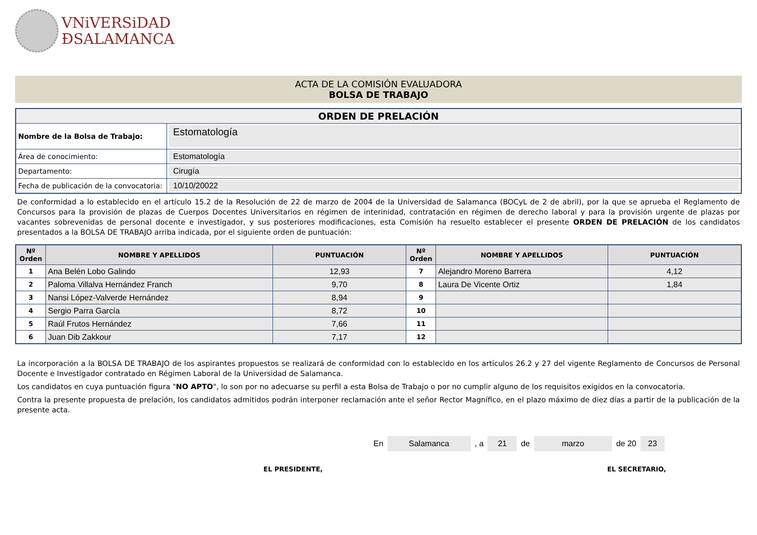VNiVERSiDAD
ÐSALAMANCA
ACTA DE LA COMISIÓN EVALUADORA
BOLSA DE TRABAJO
| ORDEN DE PRELACIÓN | |
| Nombre de la Bolsa de Trabajo: | Estomatología |
| Área de conocimiento: | Estomatología |
| Departamento: | Cirugía |
| Fecha de publicación de la convocatoria: | 10/10/20022 |
De conformidad a lo establecido en el artículo 15.2 de la Resolución de 22 de marzo de 2004 de la Universidad de Salamanca (BOCyL de 2 de abril), por la que se aprueba el Reglamento de Concursos para la provisión de plazas de Cuerpos Docentes Universitarios en régimen de interinidad, contratación en régimen de derecho laboral y para la provisión urgente de plazas por vacantes sobrevenidas de personal docente e investigador, y sus posteriores modificaciones, esta Comisión ha resuelto establecer el presente ORDEN DE PRELACIÓN de los candidatos presentados a la BOLSA DE TRABAJO arriba indicada, por el siguiente orden de puntuación:
| Nº Orden | NOMBRE Y APELLIDOS | PUNTUACIÓN | Nº Orden | NOMBRE Y APELLIDOS | PUNTUACIÓN |
| --- | --- | --- | --- | --- | --- |
| 1 | Ana Belén Lobo Galindo | 12,93 | 7 | Alejandro Moreno Barrera | 4,12 |
| 2 | Paloma Villalva Hernández Franch | 9,70 | 8 | Laura De Vicente Ortiz | 1,84 |
| 3 | Nansi López-Valverde Hernández | 8,94 | 9 | | |
| 4 | Sergio Parra García | 8,72 | 10 | | |
| 5 | Raúl Frutos Hernández | 7,66 | 11 | | |
| 6 | Juan Dib Zakkour | 7,17 | 12 | | |
La incorporación a la BOLSA DE TRABAJO de los aspirantes propuestos se realizará de conformidad con lo establecido en los artículos 26.2 y 27 del vigente Reglamento de Concursos de Personal Docente e Investigador contratado en Régimen Laboral de la Universidad de Salamanca.
Los candidatos en cuya puntuación figura "NO APTO", lo son por no adecuarse su perfil a esta Bolsa de Trabajo o por no cumplir alguno de los requisitos exigidos en la convocatoria.
Contra la presente propuesta de prelación, los candidatos admitidos podrán interponer reclamación ante el señor Rector Magnífico, en el plazo máximo de diez días a partir de la publicación de la presente acta.
En Salamanca , a 21 de marzo de 20 23
EL PRESIDENTE, EL SECRETARIO,